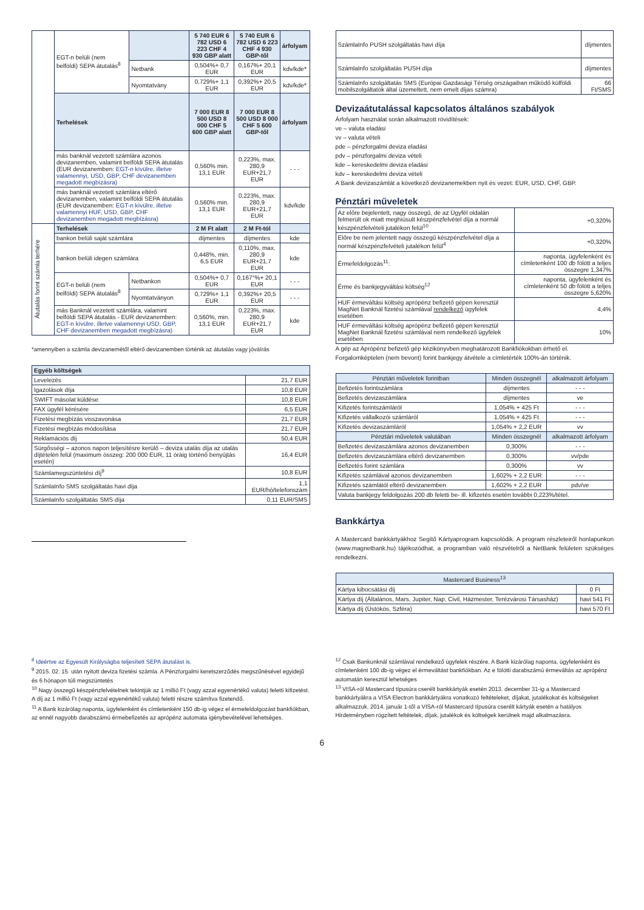| | EGT-n belüli (nem belföldi) SEPA átutalás<sup>8</sup> | | 5 740 EUR 6 782 USD 6 223 CHF 4 930 GBP alatt | 5 740 EUR 6 782 USD 6 223 CHF 4 930 GBP-től | árfolyam |
| | | Netbank | 0,504%+ 0,7 EUR | 0,167%+ 20,1 EUR | kdv/kde* |
| | | Nyomtatvány | 0,729%+ 1,1 EUR | 0,392%+ 20,5 EUR | kdv/kde* |
| | Terhelések | | 7 000 EUR 8 500 USD 8 000 CHF 5 600 GBP alatt | 7 000 EUR 8 500 USD 8 000 CHF 5 600 GBP-től | árfolyam |
| | más banknál vezetett számlára azonos devizanemben, valamint belföldi SEPA átutalás (EUR devizanemben: EGT-n kívülre, illetve valamennyi, USD, GBP, CHF devizanemben megadott megbízásra) | | 0,560% min. 13,1 EUR | 0,223%, max. 280,9 EUR+21,7 EUR | - - - |
| | más banknál vezetett számlára eltérő devizanemben, valamint belföldi SEPA átutalás (EUR devizanemben: EGT-n kívülre, illetve valamennyi HUF, USD, GBP, CHF devizanemben megadott megbízásra) | | 0,560% min. 13,1 EUR | 0,223%, max. 280,9 EUR+21,7 EUR | kdv/kde |
| Átutalás forint számla terhére | Terhelések | | 2 M Ft alatt | 2 M Ft-tól | |
| | bankon belüli saját számlára | | díjmentes | díjmentes | kde |
| | bankon belüli idegen számlára | | 0,448%, min. 6,5 EUR | 0,110%, max. 280,9 EUR+21,7 EUR | kde |
| | EGT-n belüli (nem belföldi) SEPA átutalás<sup>8</sup> | Netbankon | 0,504%+ 0,7 EUR | 0,167°%+ 20,1 EUR | - - - |
| | | Nyomtatványon | 0,729%+ 1,1 EUR | 0,392%+ 20,5 EUR | - - - |
| | más Banknál vezetett számlára, valamint belföldi SEPA átutalás - EUR devizanemben: EGT-n kívülre, illetve valamennyi USD, GBP, CHF devizanemben megadott megbízásra) | | 0,560%, min. 13,1 EUR | 0,223%, max. 280,9 EUR+21,7 EUR | kde |
*amennyiben a számla devizanemétől eltérő devizanemben történik az átutalás vagy jóváírás
| Egyéb költségek | |
| Levelezés | 21,7 EUR |
| Igazolások díja | 10,8 EUR |
| SWIFT másolat küldése | 10,8 EUR |
| FAX ügyfél kérésére | 6,5 EUR |
| Fizetési megbízás visszavonása | 21,7 EUR |
| Fizetési megbízás módosítása | 21,7 EUR |
| Reklamációs díj | 50,4 EUR |
| Sürgősségi – azonos napon teljesítésre kerülő – deviza utalás díja az utalás díjtételén felül (maximum összeg: 200 000 EUR, 11 óráig történő benyújtás esetén) | 16,4 EUR |
| Számlamegszüntetési díj<sup>9</sup> | 10,8 EUR |
| SzámlaInfo SMS szolgáltatás havi díja | 1,1 EUR/hó/telefonszám |
| SzámlaInfo szolgáltatás SMS díja | 0,11 EUR/SMS |
| SzámlaInfo PUSH szolgáltatás havi díja | díjmentes |
| SzámlaInfo szolgáltatás PUSH díja | díjmentes |
| SzámlaInfo szolgáltatás SMS (Európai Gazdasági Térség országaiban működő külföldi mobilszolgáltatók által üzemeltett, nem emelt díjas számra) | 66 Ft/SMS |
Devizaátutalással kapcsolatos általános szabályok
Árfolyam használat során alkalmazott rövidítések:
ve – valuta eladási
vv – valuta vételi
pde – pénzforgalmi deviza eladási
pdv – pénzforgalmi deviza vételi
kde – kereskedelmi deviza eladási
kdv – kereskedelmi deviza vételi
A Bank devizaszámlát a következő devizanemekben nyit és vezet: EUR, USD, CHF, GBP.
Pénztári műveletek
| Az előre bejelentett, nagy összegű, de az Ügyfél oldalán felmerült ok miatt meghiúsult készpénzfelvétel díja a normál készpénzfelvételi jutalékon felül<sup>10</sup> | +0,320% |
| Előre be nem jelentett nagy összegű készpénzfelvétel díja a normál készpénzfelvételi jutalékon felül<sup>4</sup> | +0,320% |
| Érmefeldolgozás<sup>11</sup>: | naponta, ügyfelenként és címletenként 100 db fölött a teljes összegre 1,347% |
| Érme és bankjegyváltási költség<sup>12</sup> | naponta, ügyfelenként és címletenként 50 db fölött a teljes összegre 5,620% |
| HUF érmeváltási költség aprópénz befizető gépen keresztül MagNet Banknál fizetési számlával rendelkező ügyfelek esetében | 4,4% |
| HUF érmeváltási költség aprópénz befizető gépen keresztül MagNet Banknál fizetési számlával nem rendelkező ügyfelek esetében | 10% |
A gép az Aprópénz befizető gép kézikönyvben meghatározott Bankfiókokban érhető el. Forgalomképtelen (nem bevont) forint bankjegy átvétele a címletérték 100%-án történik.
| Pénztári műveletek forintban | Minden összegnél | alkalmazott árfolyam |
| Befizetés forintszámlára | díjmentes | - - - |
| Befizetés devizaszámlára | díjmentes | ve |
| Kifizetés forintszámláról | 1,054% + 425 Ft | - - - |
| Kifizetés vállalkozói számláról | 1,054% + 425 Ft | - - - |
| Kifizetés devizaszámláról | 1,054% + 2,2 EUR | vv |
| Pénztári műveletek valutában | Minden összegnél | alkalmazott árfolyam |
| Befizetés devizaszámlára azonos devizanemben | 0,300% | - - - |
| Befizetés devizaszámlára eltérő devizanemben | 0,300% | vv/pde |
| Befizetés forint számlára | 0,300% | vv |
| Kifizetés számlával azonos devizanemben | 1,602% + 2,2 EUR | - - - |
| Kifizetés számlától eltérő devizanemben | 1,602% + 2,2 EUR | pdv/ve |
| Valuta bankjegy feldolgozás 200 db feletti be- ill. kifizetés esetén további 0,223%/tétel. | | |
Bankkártya
A Mastercard bankkártyákhoz Segítő Kártyaprogram kapcsolódik. A program részleteiről honlapunkon (www.magnetbank.hu) tájékozódhat, a programban való részvételről a NetBank felületen szükséges rendelkezni.
| Mastercard Business<sup>13</sup> | |
| Kártya kibocsátási díj | 0 Ft |
| Kártya díj (Általános, Mars, Jupiter, Nap, Civil, Házmester, Terézvárosi Társasház) | havi 541 Ft |
| Kártya díj (Üstökös, Szféra) | havi 570 Ft |
<sup>8</sup> Ideértve az Egyesült Királyságba teljesített SEPA átutalást is.
<sup>9</sup> 2015. 02. 15. után nyitott deviza fizetési számla. A Pénzforgalmi keretszerződés megszűnésével egyidejű és 6 hónapon túli megszüntetés
<sup>10</sup> Nagy összegű készpénzfelvételnek tekintjük az 1 millió Ft (vagy azzal egyenértékű valuta) feletti kifizetést. A díj az 1 millió Ft (vagy azzal egyenértékű valuta) feletti részre számítva fizetendő.
<sup>11</sup> A Bank kizárólag naponta, ügyfelenként és címletenként 150 db-ig végez el érmefeldolgozást bankfiókban, az ennél nagyobb darabszámú érmebefizetés az aprópénz automata igénybevételével lehetséges.
<sup>12</sup> Csak Bankunknál számlával rendelkező ügyfelek részére. A Bank kizárólag naponta, ügyfelenként és címletenként 100 db-ig végez el érmeváltást bankfiókban. Az e fölötti darabszámú érmeváltás az aprópénz automatán keresztül lehetséges
<sup>13</sup> VISA-ról Mastercard típusúra cserélt bankkártyák esetén 2013. december 31-ig a Mastercard bankkártyákra a VISA Electron bankkártyákra vonatkozó feltételeket, díjakat, jutalékokat és költségeket alkalmazzuk. 2014. január 1-től a VISA-ról Mastercard típusúra cserélt kártyák esetén a hatályos Hirdetményben rögzített feltételek, díjak, jutalékok és költségek kerülnek majd alkalmazásra.
6